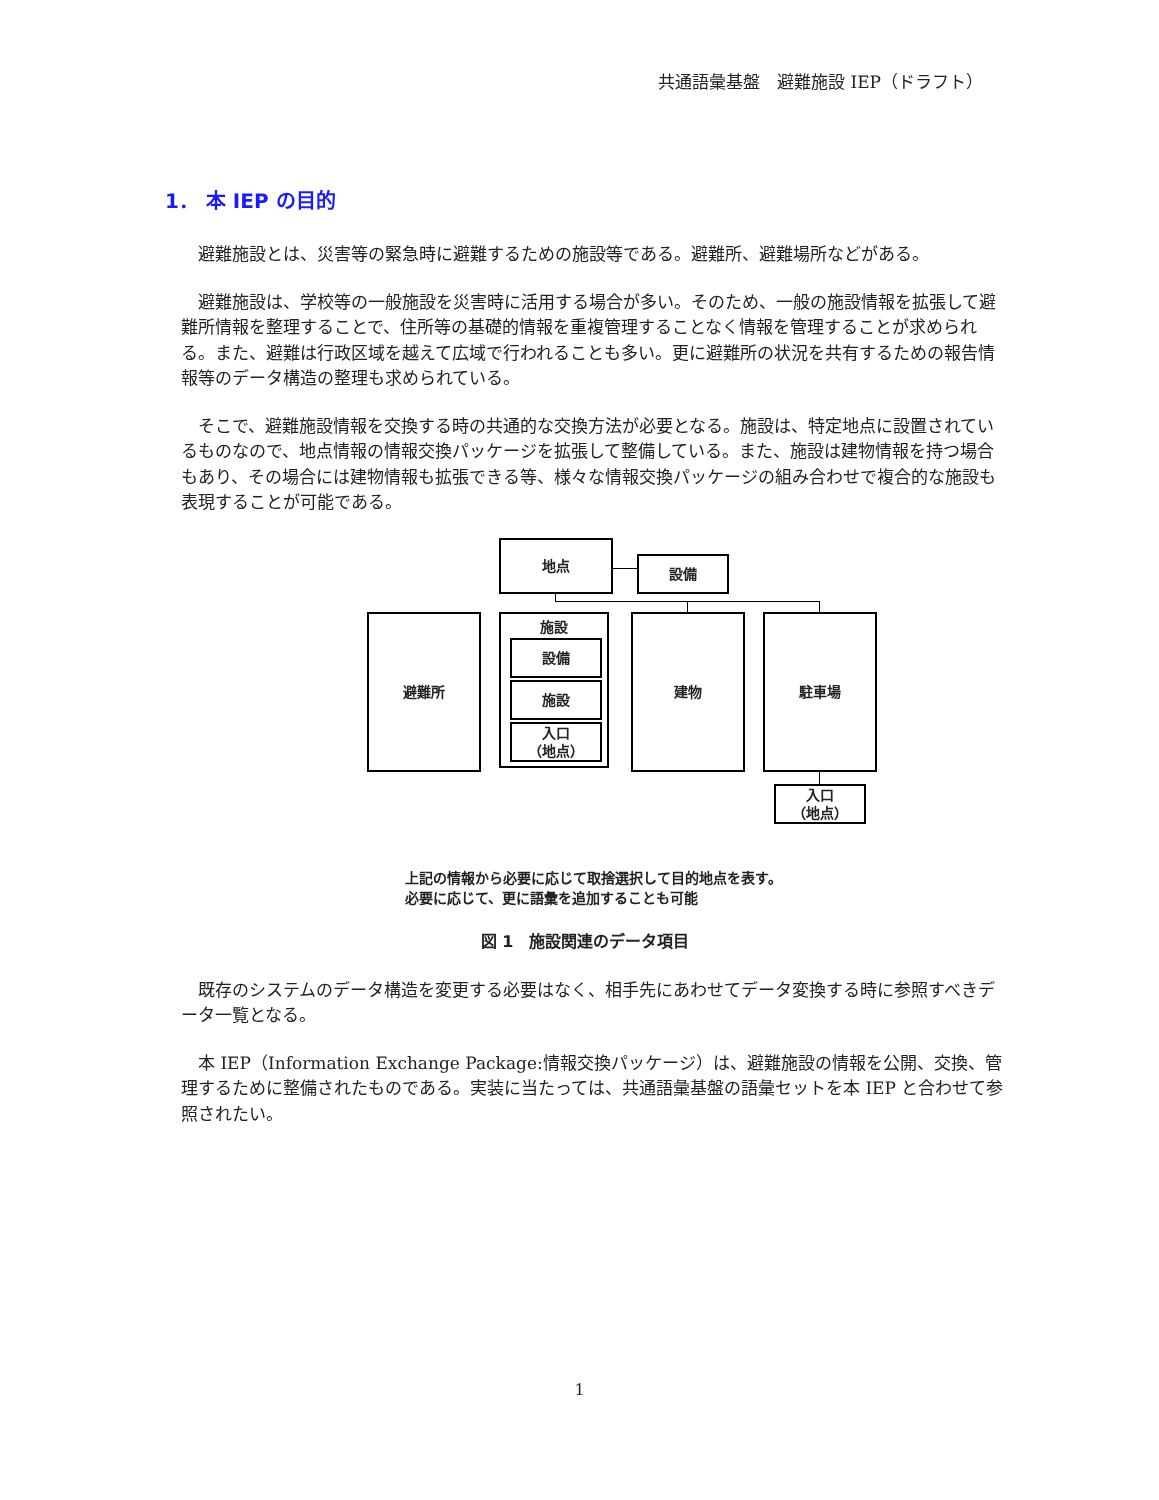共通語彙基盤　避難施設 IEP（ドラフト）
1． 本 IEP の目的
避難施設とは、災害等の緊急時に避難するための施設等である。避難所、避難場所などがある。
避難施設は、学校等の一般施設を災害時に活用する場合が多い。そのため、一般の施設情報を拡張して避難所情報を整理することで、住所等の基礎的情報を重複管理することなく情報を管理することが求められる。また、避難は行政区域を越えて広域で行われることも多い。更に避難所の状況を共有するための報告情報等のデータ構造の整理も求められている。
そこで、避難施設情報を交換する時の共通的な交換方法が必要となる。施設は、特定地点に設置されているものなので、地点情報の情報交換パッケージを拡張して整備している。また、施設は建物情報を持つ場合もあり、その場合には建物情報も拡張できる等、様々な情報交換パッケージの組み合わせで複合的な施設も表現することが可能である。
地点
設備
避難所 施設
設備
施設
入口
（地点）
建物 駐車場
入口
（地点）
上記の情報から必要に応じて取捨選択して目的地点を表す。
必要に応じて、更に語彙を追加することも可能
図 1　施設関連のデータ項目
既存のシステムのデータ構造を変更する必要はなく、相手先にあわせてデータ変換する時に参照すべきデータ一覧となる。
本 IEP（Information Exchange Package:情報交換パッケージ）は、避難施設の情報を公開、交換、管理するために整備されたものである。実装に当たっては、共通語彙基盤の語彙セットを本 IEP と合わせて参照されたい。
1